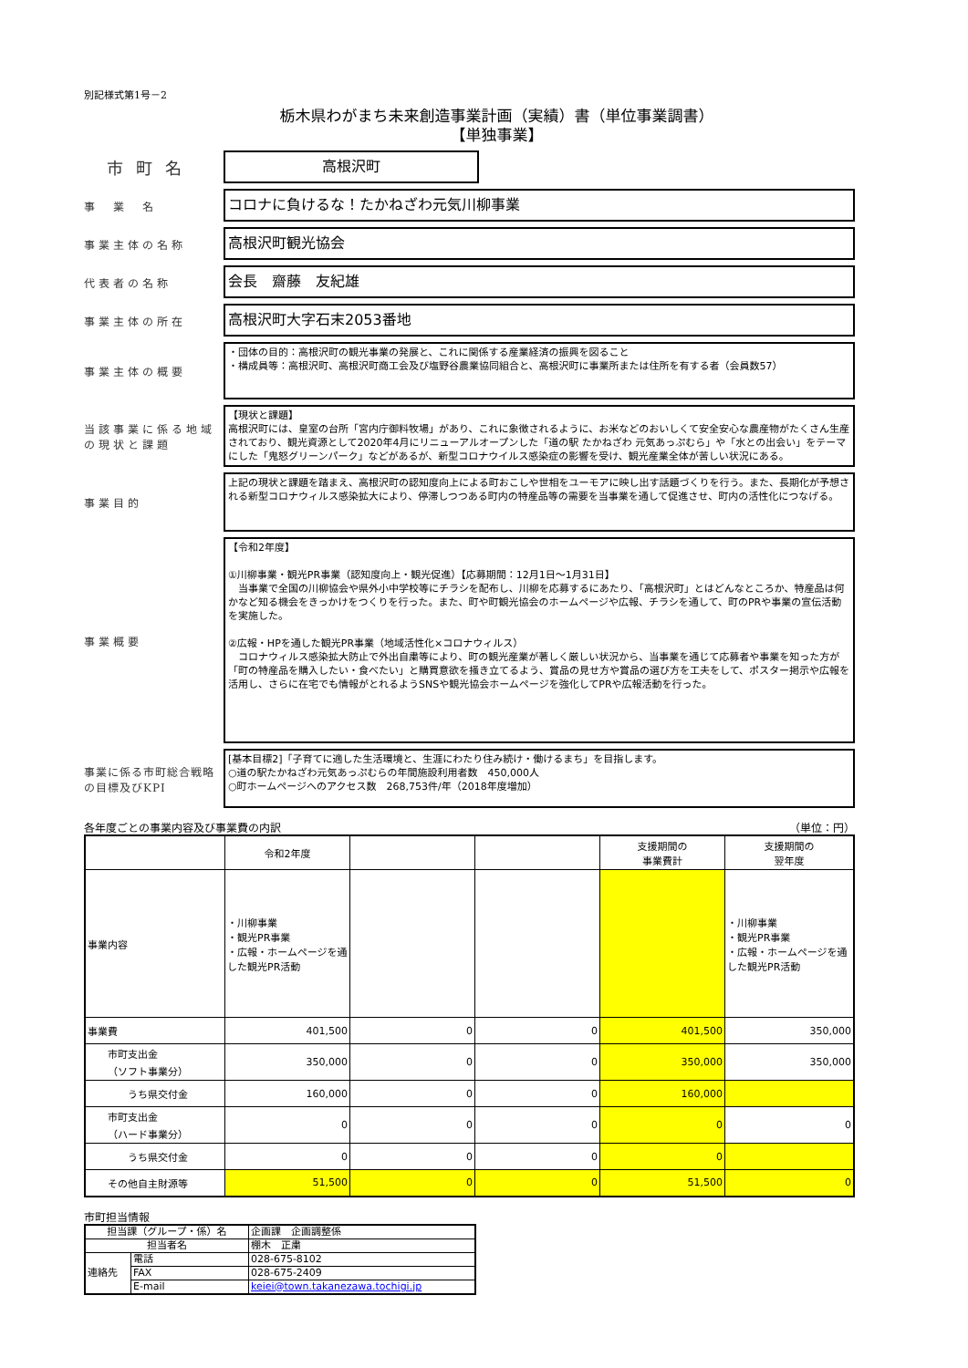別記様式第1号－2
栃木県わがまち未来創造事業計画（実績）書（単位事業調書）
【単独事業】
市町名
高根沢町
事　業　名
コロナに負けるな！たかねざわ元気川柳事業
事業主体の名称
高根沢町観光協会
代表者の名称
会長　齋藤　友紀雄
事業主体の所在
高根沢町大字石末2053番地
事業主体の概要
・団体の目的：高根沢町の観光事業の発展と、これに関係する産業経済の振興を図ること
・構成員等：高根沢町、高根沢町商工会及び塩野谷農業協同組合と、高根沢町に事業所または住所を有する者（会員数57）
当該事業に係る地域の現状と課題
【現状と課題】
高根沢町には、皇室の台所「宮内庁御料牧場」があり、これに象徴されるように、お米などのおいしくて安全安心な農産物がたくさん生産されており、観光資源として2020年4月にリニューアルオープンした「道の駅 たかねざわ 元気あっぷむら」や「水との出会い」をテーマにした「鬼怒グリーンパーク」などがあるが、新型コロナウイルス感染症の影響を受け、観光産業全体が苦しい状況にある。
事業目的
上記の現状と課題を踏まえ、高根沢町の認知度向上による町おこしや世相をユーモアに映し出す話題づくりを行う。また、長期化が予想される新型コロナウィルス感染拡大により、停滞しつつある町内の特産品等の需要を当事業を通して促進させ、町内の活性化につなげる。
事業概要
【令和2年度】
①川柳事業・観光PR事業（認知度向上・観光促進）【応募期間：12月1日～1月31日】
　当事業で全国の川柳協会や県外小中学校等にチラシを配布し、川柳を応募するにあたり、「高根沢町」とはどんなところか、特産品は何かなど知る機会をきっかけをつくりを行った。また、町や町観光協会のホームページや広報、チラシを通して、町のPRや事業の宣伝活動を実施した。
②広報・HPを通した観光PR事業（地域活性化×コロナウィルス）
　コロナウィルス感染拡大防止で外出自粛等により、町の観光産業が著しく厳しい状況から、当事業を通じて応募者や事業を知った方が「町の特産品を購入したい・食べたい」と購買意欲を掻き立てるよう、賞品の見せ方や賞品の選び方を工夫をして、ポスター掲示や広報を活用し、さらに在宅でも情報がとれるようSNSや観光協会ホームページを強化してPRや広報活動を行った。
事業に係る市町総合戦略の目標及びKPI
[基本目標2]「子育てに適した生活環境と、生涯にわたり住み続け・働けるまち」を目指します。
○道の駅たかねざわ元気あっぷむらの年間施設利用者数　450,000人
○町ホームページへのアクセス数　268,753件/年（2018年度増加）
各年度ごとの事業内容及び事業費の内訳 （単位：円）
| | 令和2年度 | | | 支援期間の 事業費計 | 支援期間の 翌年度 |
| --- | --- | --- | --- | --- | --- |
| 事業内容 | ・川柳事業 ・観光PR事業 ・広報・ホームページを通した観光PR活動 | | | | ・川柳事業 ・観光PR事業 ・広報・ホームページを通した観光PR活動 |
| 事業費 | 401,500 | 0 | 0 | 401,500 | 350,000 |
| 市町支出金 （ソフト事業分） | 350,000 | 0 | 0 | 350,000 | 350,000 |
| うち県交付金 | 160,000 | 0 | 0 | 160,000 | |
| 市町支出金 （ハード事業分） | 0 | 0 | 0 | 0 | 0 |
| うち県交付金 | 0 | 0 | 0 | 0 | |
| その他自主財源等 | 51,500 | 0 | 0 | 51,500 | 0 |
市町担当情報
| 担当課（グループ・係）名 | | 企画課 企画調整係 |
| 担当者名 | | 棚木 正粛 |
| 連絡先 | 電話 | 028-675-8102 |
| | FAX | 028-675-2409 |
| | E-mail | keiei@town.takanezawa.tochigi.jp |